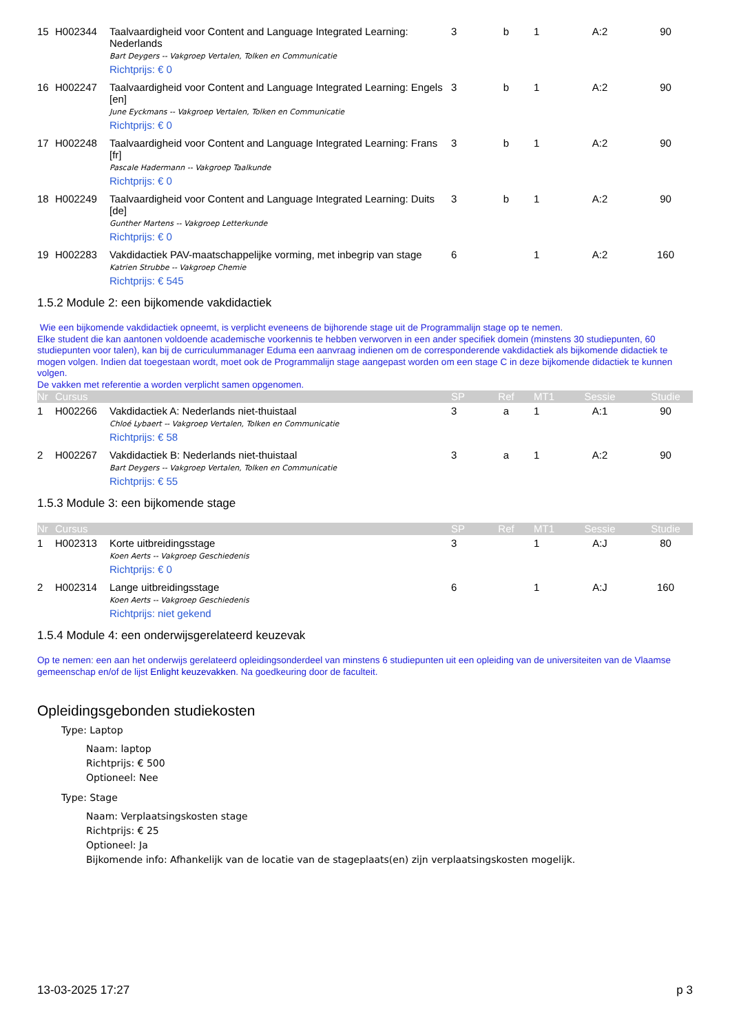| 15 | H002344 | Taalvaardigheid voor Content and Language Integrated Learning: Nederlands Bart Deygers -- Vakgroep Vertalen, Tolken en Communicatie Richtprijs: € 0 | 3 | b | 1 | A:2 | 90 |
| 16 | H002247 | Taalvaardigheid voor Content and Language Integrated Learning: Engels [en] June Eyckmans -- Vakgroep Vertalen, Tolken en Communicatie Richtprijs: € 0 | 3 | b | 1 | A:2 | 90 |
| 17 | H002248 | Taalvaardigheid voor Content and Language Integrated Learning: Frans [fr] Pascale Hadermann -- Vakgroep Taalkunde Richtprijs: € 0 | 3 | b | 1 | A:2 | 90 |
| 18 | H002249 | Taalvaardigheid voor Content and Language Integrated Learning: Duits [de] Gunther Martens -- Vakgroep Letterkunde Richtprijs: € 0 | 3 | b | 1 | A:2 | 90 |
| 19 | H002283 | Vakdidactiek PAV-maatschappelijke vorming, met inbegrip van stage Katrien Strubbe -- Vakgroep Chemie Richtprijs: € 545 | 6 | | 1 | A:2 | 160 |
1.5.2 Module 2: een bijkomende vakdidactiek
Wie een bijkomende vakdidactiek opneemt, is verplicht eveneens de bijhorende stage uit de Programmalijn stage op te nemen.
Elke student die kan aantonen voldoende academische voorkennis te hebben verworven in een ander specifiek domein (minstens 30 studiepunten, 60 studiepunten voor talen), kan bij de curriculummanager Eduma een aanvraag indienen om de corresponderende vakdidactiek als bijkomende didactiek te mogen volgen. Indien dat toegestaan wordt, moet ook de Programmalijn stage aangepast worden om een stage C in deze bijkomende didactiek te kunnen volgen.
De vakken met referentie a worden verplicht samen opgenomen.
| Nr | Cursus | | SP | Ref | MT1 | Sessie | Studie |
| --- | --- | --- | --- | --- | --- | --- | --- |
| 1 | H002266 | Vakdidactiek A: Nederlands niet-thuistaal Chloé Lybaert -- Vakgroep Vertalen, Tolken en Communicatie Richtprijs: € 58 | 3 | a | 1 | A:1 | 90 |
| 2 | H002267 | Vakdidactiek B: Nederlands niet-thuistaal Bart Deygers -- Vakgroep Vertalen, Tolken en Communicatie Richtprijs: € 55 | 3 | a | 1 | A:2 | 90 |
1.5.3 Module 3: een bijkomende stage
| Nr | Cursus | | SP | Ref | MT1 | Sessie | Studie |
| --- | --- | --- | --- | --- | --- | --- | --- |
| 1 | H002313 | Korte uitbreidingsstage Koen Aerts -- Vakgroep Geschiedenis Richtprijs: € 0 | 3 | | 1 | A:J | 80 |
| 2 | H002314 | Lange uitbreidingsstage Koen Aerts -- Vakgroep Geschiedenis Richtprijs: niet gekend | 6 | | 1 | A:J | 160 |
1.5.4 Module 4: een onderwijsgerelateerd keuzevak
Op te nemen: een aan het onderwijs gerelateerd opleidingsonderdeel van minstens 6 studiepunten uit een opleiding van de universiteiten van de Vlaamse gemeenschap en/of de lijst Enlight keuzevakken. Na goedkeuring door de faculteit.
Opleidingsgebonden studiekosten
Type: Laptop
Naam: laptop
Richtprijs: € 500
Optioneel: Nee
Type: Stage
Naam: Verplaatsingskosten stage
Richtprijs: € 25
Optioneel: Ja
Bijkomende info: Afhankelijk van de locatie van de stageplaats(en) zijn verplaatsingskosten mogelijk.
13-03-2025 17:27 p 3